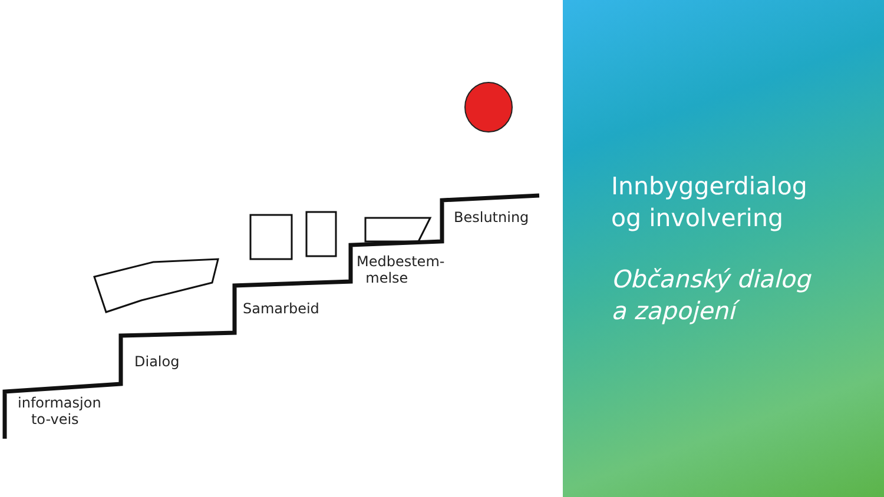informasjon
to-veis
Dialog
Samarbeid
Medbestem-
melse
Beslutning
Innbyggerdialog
og involvering
Občanský dialog
a zapojení